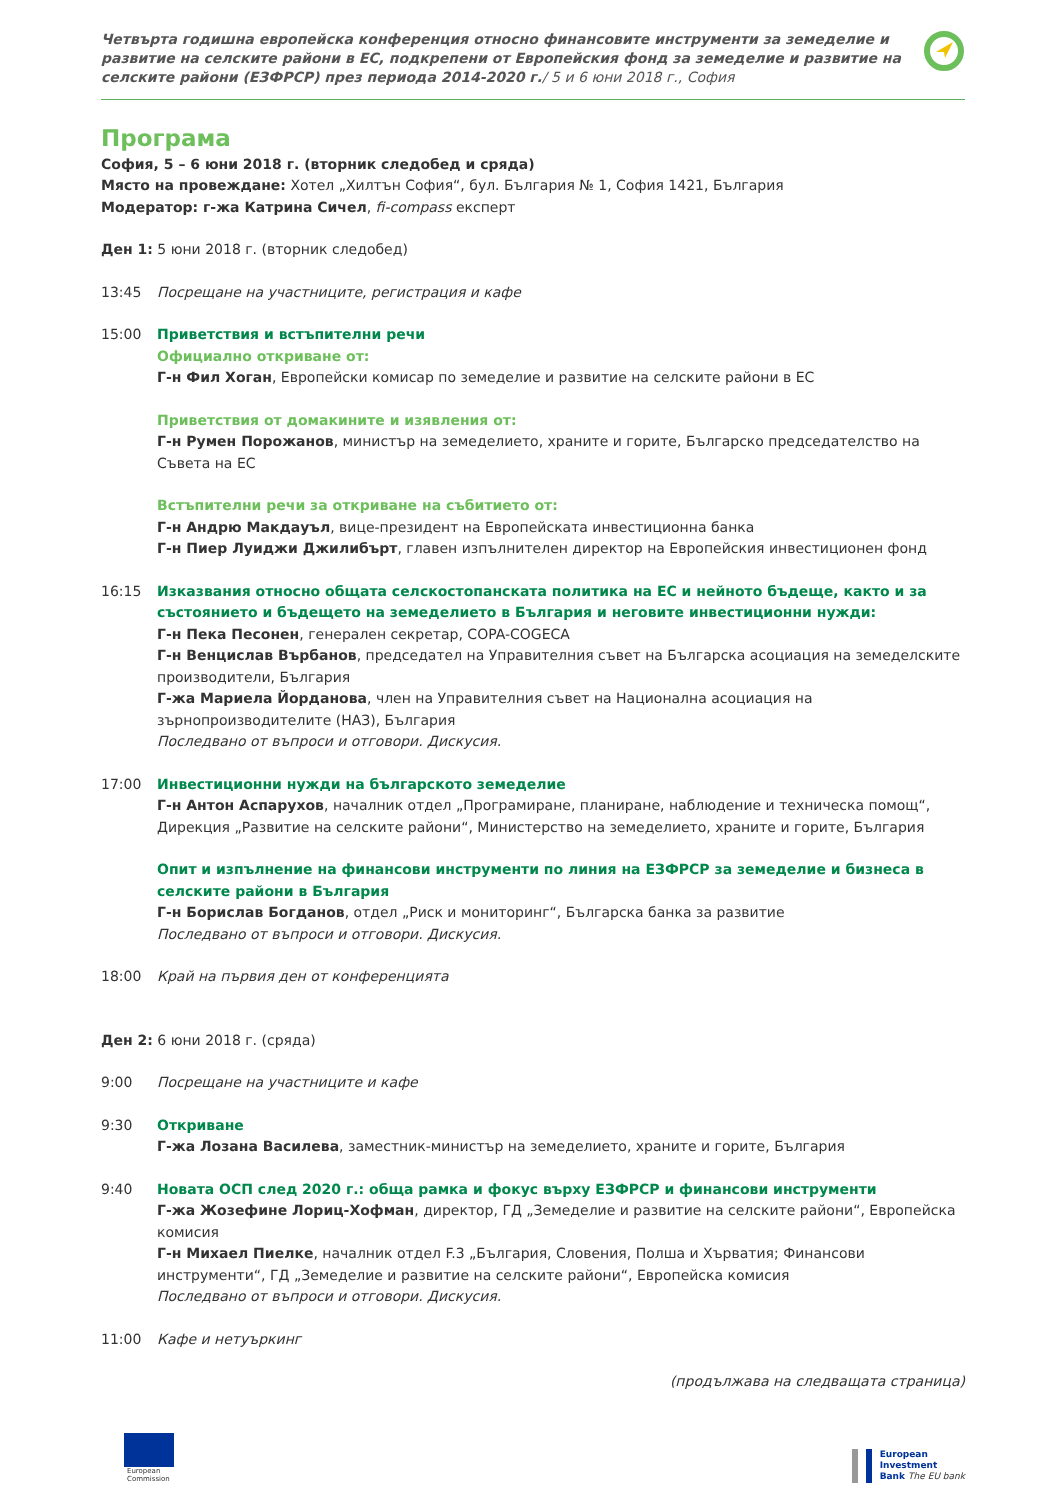Четвърта годишна европейска конференция относно финансовите инструменти за земеделие и развитие на селските райони в ЕС, подкрепени от Европейския фонд за земеделие и развитие на селските райони (ЕЗФРСР) през периода 2014-2020 г./ 5 и 6 юни 2018 г., София
Програма
София, 5 – 6 юни 2018 г. (вторник следобед и сряда)
Място на провеждане: Хотел „Хилтън София“, бул. България № 1, София 1421, България
Модератор: г-жа Катрина Сичел, fi-compass експерт
Ден 1: 5 юни 2018 г. (вторник следобед)
13:45 Посрещане на участниците, регистрация и кафе
15:00 Приветствия и встъпителни речи
Официално откриване от:
Г-н Фил Хоган, Европейски комисар по земеделие и развитие на селските райони в ЕС
Приветствия от домакините и изявления от:
Г-н Румен Порожанов, министър на земеделието, храните и горите, Българско председателство на Съвета на ЕС
Встъпителни речи за откриване на събитието от:
Г-н Андрю Макдауъл, вице-президент на Европейската инвестиционна банка
Г-н Пиер Луиджи Джилибърт, главен изпълнителен директор на Европейския инвестиционен фонд
16:15 Изказвания относно общата селскостопанската политика на ЕС и нейното бъдеще, както и за състоянието и бъдещето на земеделието в България и неговите инвестиционни нужди:
Г-н Пека Песонен, генерален секретар, COPA-COGECA
Г-н Венцислав Върбанов, председател на Управителния съвет на Българска асоциация на земеделските производители, България
Г-жа Мариела Йорданова, член на Управителния съвет на Национална асоциация на зърнопроизводителите (НАЗ), България
Последвано от въпроси и отговори. Дискусия.
17:00 Инвестиционни нужди на българското земеделие
Г-н Антон Аспарухов, началник отдел „Програмиране, планиране, наблюдение и техническа помощ“, Дирекция „Развитие на селските райони“, Министерство на земеделието, храните и горите, България
Опит и изпълнение на финансови инструменти по линия на ЕЗФРСР за земеделие и бизнеса в селските райони в България
Г-н Борислав Богданов, отдел „Риск и мониторинг“, Българска банка за развитие
Последвано от въпроси и отговори. Дискусия.
18:00 Край на първия ден от конференцията
Ден 2: 6 юни 2018 г. (сряда)
9:00 Посрещане на участниците и кафе
9:30 Откриване
Г-жа Лозана Василева, заместник-министър на земеделието, храните и горите, България
9:40 Новата ОСП след 2020 г.: обща рамка и фокус върху ЕЗФРСР и финансови инструменти
Г-жа Жозефине Лориц-Хофман, директор, ГД „Земеделие и развитие на селските райони“, Европейска комисия
Г-н Михаел Пиелке, началник отдел F.3 „България, Словения, Полша и Хърватия; Финансови инструменти“, ГД „Земеделие и развитие на селските райони“, Европейска комисия
Последвано от въпроси и отговори. Дискусия.
11:00 Кафе и нетуъркинг
(продължава на следващата страница)
European
Commission
European
Investment
Bank The EU bank